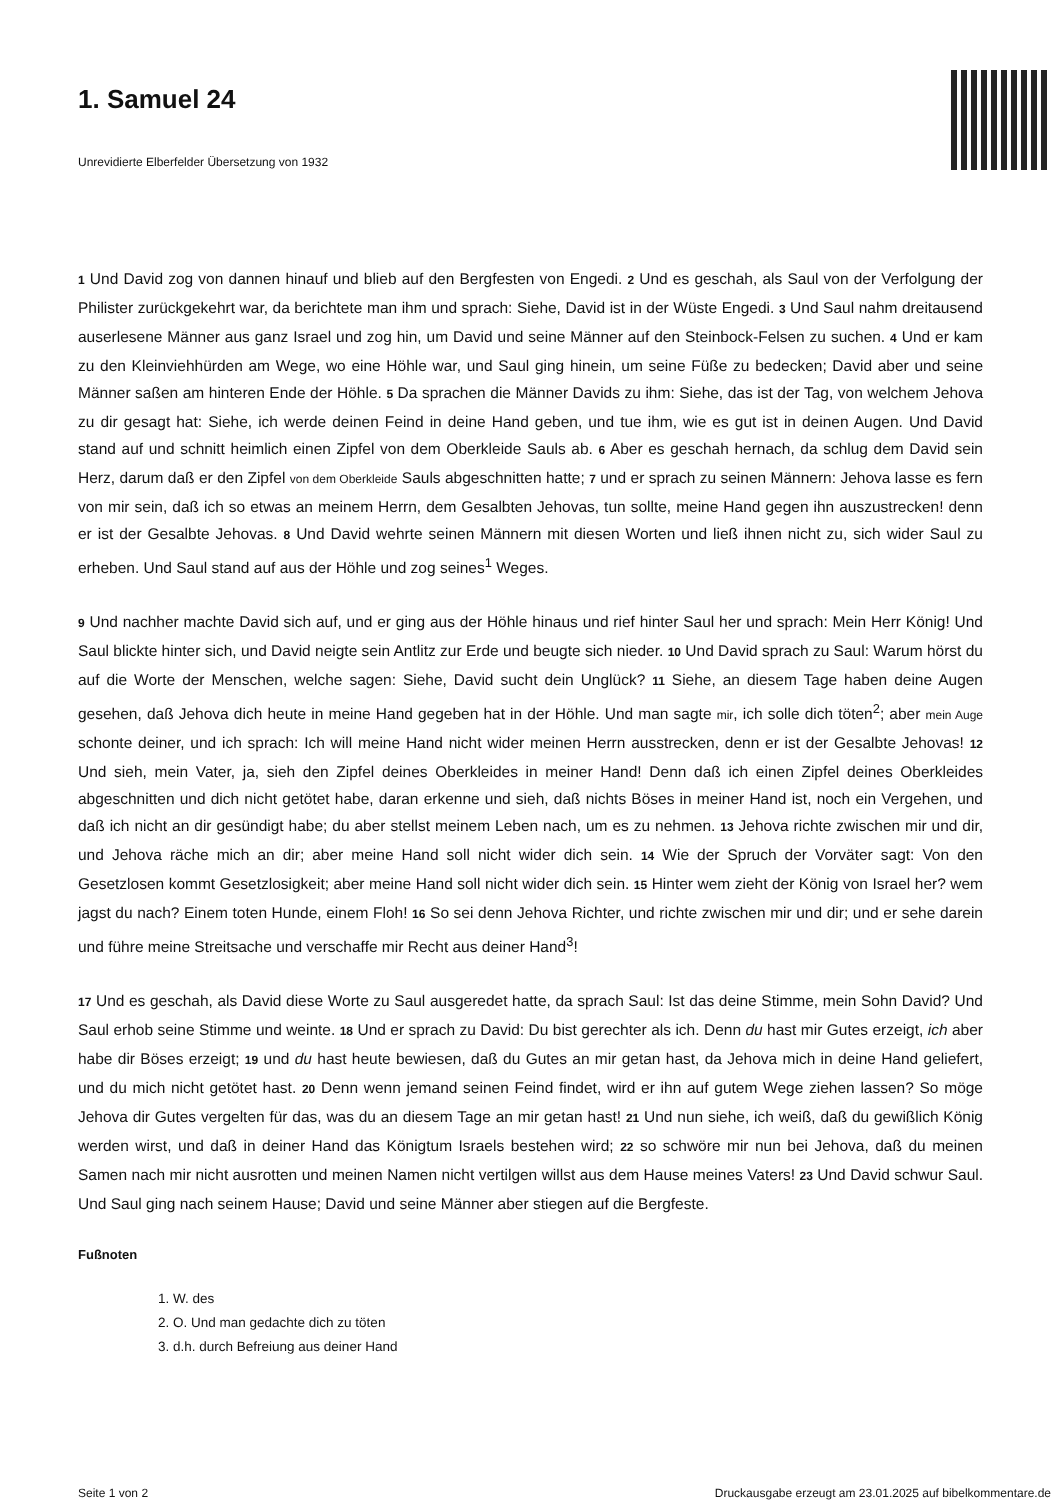1. Samuel 24
Unrevidierte Elberfelder Übersetzung von 1932
1 Und David zog von dannen hinauf und blieb auf den Bergfesten von Engedi. 2 Und es geschah, als Saul von der Verfolgung der Philister zurückgekehrt war, da berichtete man ihm und sprach: Siehe, David ist in der Wüste Engedi. 3 Und Saul nahm dreitausend auserlesene Männer aus ganz Israel und zog hin, um David und seine Männer auf den Steinbock-Felsen zu suchen. 4 Und er kam zu den Kleinviehhürden am Wege, wo eine Höhle war, und Saul ging hinein, um seine Füße zu bedecken; David aber und seine Männer saßen am hinteren Ende der Höhle. 5 Da sprachen die Männer Davids zu ihm: Siehe, das ist der Tag, von welchem Jehova zu dir gesagt hat: Siehe, ich werde deinen Feind in deine Hand geben, und tue ihm, wie es gut ist in deinen Augen. Und David stand auf und schnitt heimlich einen Zipfel von dem Oberkleide Sauls ab. 6 Aber es geschah hernach, da schlug dem David sein Herz, darum daß er den Zipfel von dem Oberkleide Sauls abgeschnitten hatte; 7 und er sprach zu seinen Männern: Jehova lasse es fern von mir sein, daß ich so etwas an meinem Herrn, dem Gesalbten Jehovas, tun sollte, meine Hand gegen ihn auszustrecken! denn er ist der Gesalbte Jehovas. 8 Und David wehrte seinen Männern mit diesen Worten und ließ ihnen nicht zu, sich wider Saul zu erheben. Und Saul stand auf aus der Höhle und zog seines<sup>1</sup> Weges.
9 Und nachher machte David sich auf, und er ging aus der Höhle hinaus und rief hinter Saul her und sprach: Mein Herr König! Und Saul blickte hinter sich, und David neigte sein Antlitz zur Erde und beugte sich nieder. 10 Und David sprach zu Saul: Warum hörst du auf die Worte der Menschen, welche sagen: Siehe, David sucht dein Unglück? 11 Siehe, an diesem Tage haben deine Augen gesehen, daß Jehova dich heute in meine Hand gegeben hat in der Höhle. Und man sagte mir, ich solle dich töten<sup>2</sup>; aber mein Auge schonte deiner, und ich sprach: Ich will meine Hand nicht wider meinen Herrn ausstrecken, denn er ist der Gesalbte Jehovas! 12 Und sieh, mein Vater, ja, sieh den Zipfel deines Oberkleides in meiner Hand! Denn daß ich einen Zipfel deines Oberkleides abgeschnitten und dich nicht getötet habe, daran erkenne und sieh, daß nichts Böses in meiner Hand ist, noch ein Vergehen, und daß ich nicht an dir gesündigt habe; du aber stellst meinem Leben nach, um es zu nehmen. 13 Jehova richte zwischen mir und dir, und Jehova räche mich an dir; aber meine Hand soll nicht wider dich sein. 14 Wie der Spruch der Vorväter sagt: Von den Gesetzlosen kommt Gesetzlosigkeit; aber meine Hand soll nicht wider dich sein. 15 Hinter wem zieht der König von Israel her? wem jagst du nach? Einem toten Hunde, einem Floh! 16 So sei denn Jehova Richter, und richte zwischen mir und dir; und er sehe darein und führe meine Streitsache und verschaffe mir Recht aus deiner Hand<sup>3</sup>!
17 Und es geschah, als David diese Worte zu Saul ausgeredet hatte, da sprach Saul: Ist das deine Stimme, mein Sohn David? Und Saul erhob seine Stimme und weinte. 18 Und er sprach zu David: Du bist gerechter als ich. Denn du hast mir Gutes erzeigt, ich aber habe dir Böses erzeigt; 19 und du hast heute bewiesen, daß du Gutes an mir getan hast, da Jehova mich in deine Hand geliefert, und du mich nicht getötet hast. 20 Denn wenn jemand seinen Feind findet, wird er ihn auf gutem Wege ziehen lassen? So möge Jehova dir Gutes vergelten für das, was du an diesem Tage an mir getan hast! 21 Und nun siehe, ich weiß, daß du gewißlich König werden wirst, und daß in deiner Hand das Königtum Israels bestehen wird; 22 so schwöre mir nun bei Jehova, daß du meinen Samen nach mir nicht ausrotten und meinen Namen nicht vertilgen willst aus dem Hause meines Vaters! 23 Und David schwur Saul. Und Saul ging nach seinem Hause; David und seine Männer aber stiegen auf die Bergfeste.
Fußnoten
1. W. des
2. O. Und man gedachte dich zu töten
3. d.h. durch Befreiung aus deiner Hand
Seite 1 von 2 Druckausgabe erzeugt am 23.01.2025 auf bibelkommentare.de